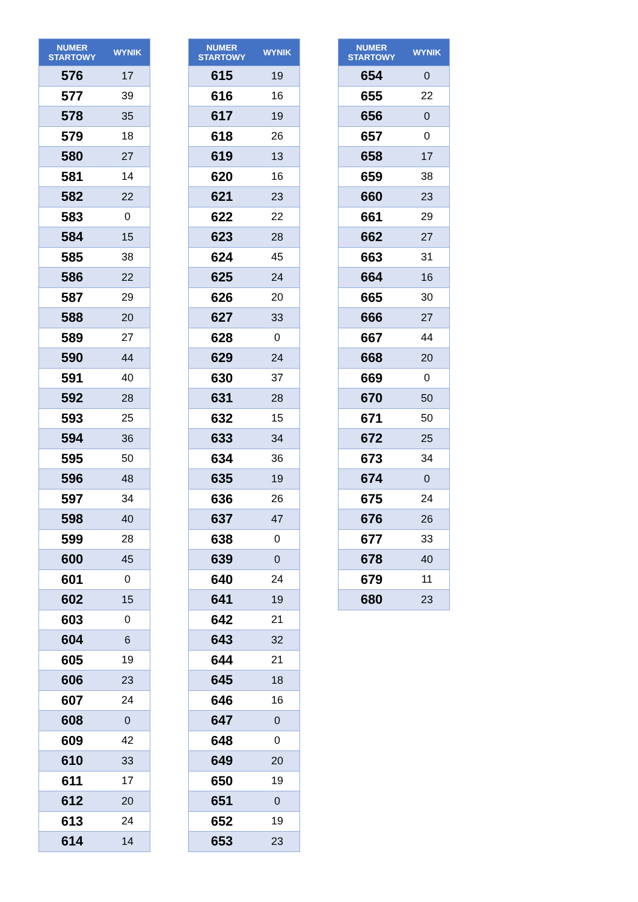| NUMER STARTOWY | WYNIK |
| --- | --- |
| 576 | 17 |
| 577 | 39 |
| 578 | 35 |
| 579 | 18 |
| 580 | 27 |
| 581 | 14 |
| 582 | 22 |
| 583 | 0 |
| 584 | 15 |
| 585 | 38 |
| 586 | 22 |
| 587 | 29 |
| 588 | 20 |
| 589 | 27 |
| 590 | 44 |
| 591 | 40 |
| 592 | 28 |
| 593 | 25 |
| 594 | 36 |
| 595 | 50 |
| 596 | 48 |
| 597 | 34 |
| 598 | 40 |
| 599 | 28 |
| 600 | 45 |
| 601 | 0 |
| 602 | 15 |
| 603 | 0 |
| 604 | 6 |
| 605 | 19 |
| 606 | 23 |
| 607 | 24 |
| 608 | 0 |
| 609 | 42 |
| 610 | 33 |
| 611 | 17 |
| 612 | 20 |
| 613 | 24 |
| 614 | 14 |
| NUMER STARTOWY | WYNIK |
| --- | --- |
| 615 | 19 |
| 616 | 16 |
| 617 | 19 |
| 618 | 26 |
| 619 | 13 |
| 620 | 16 |
| 621 | 23 |
| 622 | 22 |
| 623 | 28 |
| 624 | 45 |
| 625 | 24 |
| 626 | 20 |
| 627 | 33 |
| 628 | 0 |
| 629 | 24 |
| 630 | 37 |
| 631 | 28 |
| 632 | 15 |
| 633 | 34 |
| 634 | 36 |
| 635 | 19 |
| 636 | 26 |
| 637 | 47 |
| 638 | 0 |
| 639 | 0 |
| 640 | 24 |
| 641 | 19 |
| 642 | 21 |
| 643 | 32 |
| 644 | 21 |
| 645 | 18 |
| 646 | 16 |
| 647 | 0 |
| 648 | 0 |
| 649 | 20 |
| 650 | 19 |
| 651 | 0 |
| 652 | 19 |
| 653 | 23 |
| NUMER STARTOWY | WYNIK |
| --- | --- |
| 654 | 0 |
| 655 | 22 |
| 656 | 0 |
| 657 | 0 |
| 658 | 17 |
| 659 | 38 |
| 660 | 23 |
| 661 | 29 |
| 662 | 27 |
| 663 | 31 |
| 664 | 16 |
| 665 | 30 |
| 666 | 27 |
| 667 | 44 |
| 668 | 20 |
| 669 | 0 |
| 670 | 50 |
| 671 | 50 |
| 672 | 25 |
| 673 | 34 |
| 674 | 0 |
| 675 | 24 |
| 676 | 26 |
| 677 | 33 |
| 678 | 40 |
| 679 | 11 |
| 680 | 23 |